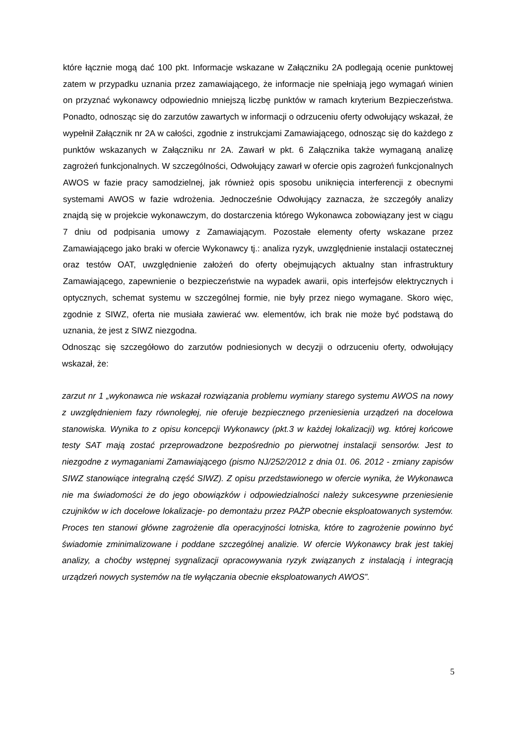które łącznie mogą dać 100 pkt. Informacje wskazane w Załączniku 2A podlegają ocenie punktowej zatem w przypadku uznania przez zamawiającego, że informacje nie spełniają jego wymagań winien on przyznać wykonawcy odpowiednio mniejszą liczbę punktów w ramach kryterium Bezpieczeństwa. Ponadto, odnosząc się do zarzutów zawartych w informacji o odrzuceniu oferty odwołujący wskazał, że wypełnił Załącznik nr 2A w całości, zgodnie z instrukcjami Zamawiającego, odnosząc się do każdego z punktów wskazanych w Załączniku nr 2A. Zawarł w pkt. 6 Załącznika także wymaganą analizę zagrożeń funkcjonalnych. W szczególności, Odwołujący zawarł w ofercie opis zagrożeń funkcjonalnych AWOS w fazie pracy samodzielnej, jak również opis sposobu uniknięcia interferencji z obecnymi systemami AWOS w fazie wdrożenia. Jednocześnie Odwołujący zaznacza, że szczegóły analizy znajdą się w projekcie wykonawczym, do dostarczenia którego Wykonawca zobowiązany jest w ciągu 7 dniu od podpisania umowy z Zamawiającym. Pozostałe elementy oferty wskazane przez Zamawiającego jako braki w ofercie Wykonawcy tj.: analiza ryzyk, uwzględnienie instalacji ostatecznej oraz testów OAT, uwzględnienie założeń do oferty obejmujących aktualny stan infrastruktury Zamawiającego, zapewnienie o bezpieczeństwie na wypadek awarii, opis interfejsów elektrycznych i optycznych, schemat systemu w szczególnej formie, nie były przez niego wymagane. Skoro więc, zgodnie z SIWZ, oferta nie musiała zawierać ww. elementów, ich brak nie może być podstawą do uznania, że jest z SIWZ niezgodna.
Odnosząc się szczegółowo do zarzutów podniesionych w decyzji o odrzuceniu oferty, odwołujący wskazał, że:
zarzut nr 1 „wykonawca nie wskazał rozwiązania problemu wymiany starego systemu AWOS na nowy z uwzględnieniem fazy równoległej, nie oferuje bezpiecznego przeniesienia urządzeń na docelowa stanowiska. Wynika to z opisu koncepcji Wykonawcy (pkt.3 w każdej lokalizacji) wg. której końcowe testy SAT mają zostać przeprowadzone bezpośrednio po pierwotnej instalacji sensorów. Jest to niezgodne z wymaganiami Zamawiającego (pismo NJ/252/2012 z dnia 01. 06. 2012 - zmiany zapisów SIWZ stanowiące integralną część SIWZ). Z opisu przedstawionego w ofercie wynika, że Wykonawca nie ma świadomości że do jego obowiązków i odpowiedzialności należy sukcesywne przeniesienie czujników w ich docelowe lokalizacje- po demontażu przez PAŻP obecnie eksploatowanych systemów. Proces ten stanowi główne zagrożenie dla operacyjności lotniska, które to zagrożenie powinno być świadomie zminimalizowane i poddane szczególnej analizie. W ofercie Wykonawcy brak jest takiej analizy, a choćby wstępnej sygnalizacji opracowywania ryzyk związanych z instalacją i integracją urządzeń nowych systemów na tle wyłączania obecnie eksploatowanych AWOS”.
5